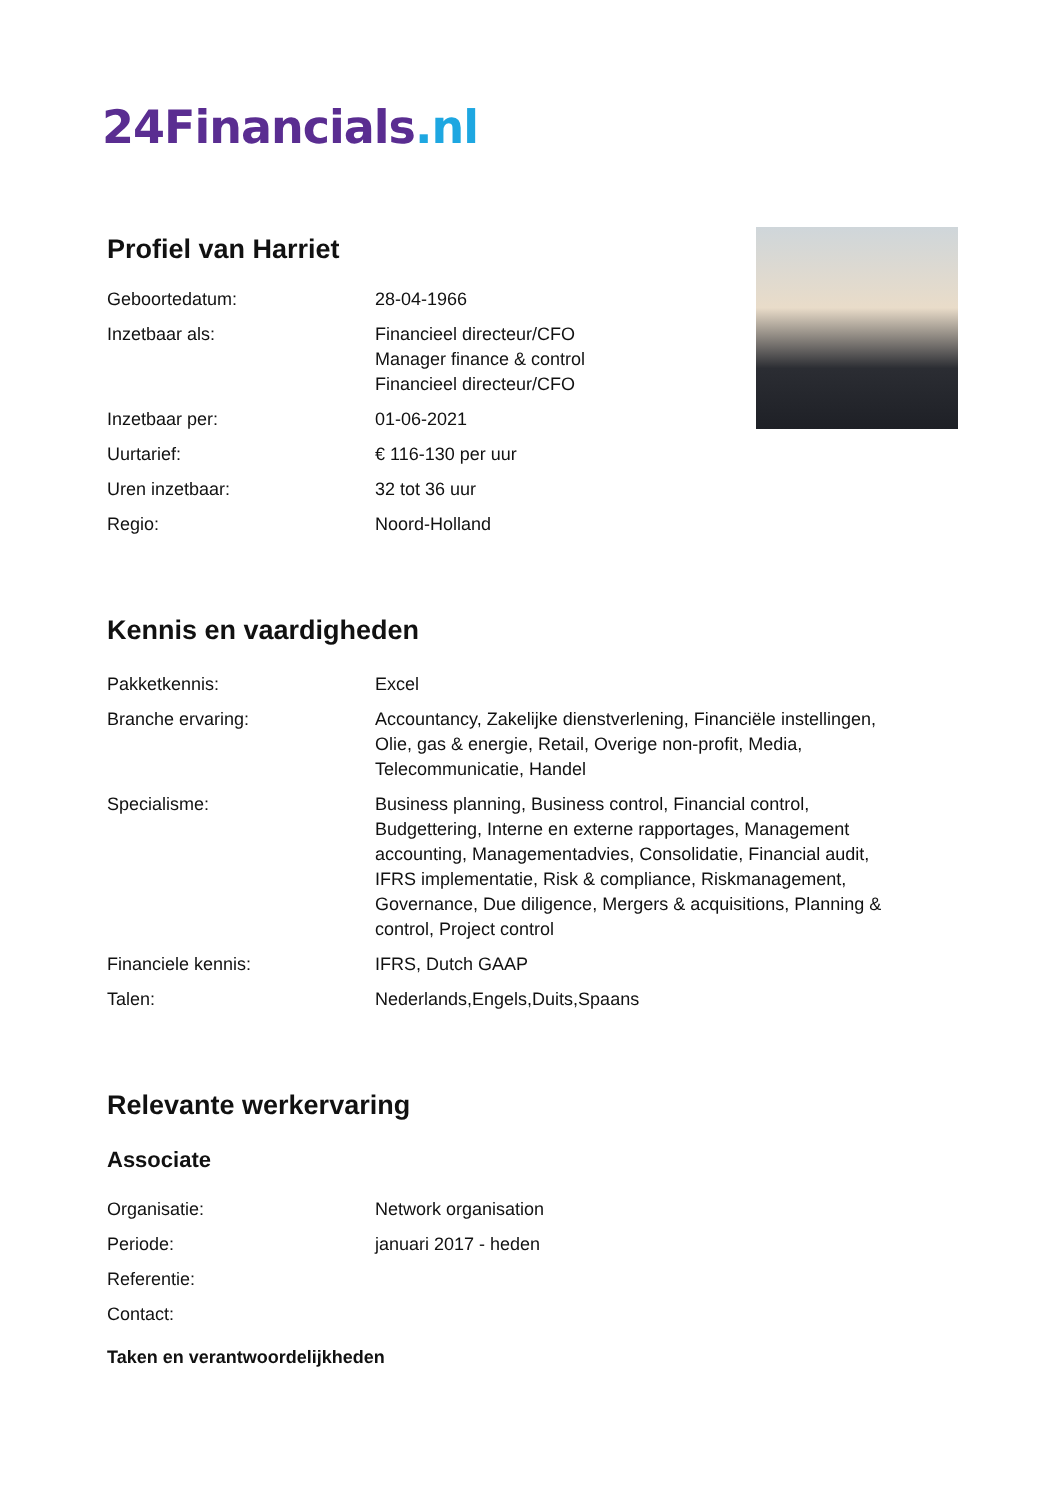24Financials.nl
Profiel van Harriet
| Geboortedatum: | 28-04-1966 |
| Inzetbaar als: | Financieel directeur/CFO Manager finance & control Financieel directeur/CFO |
| Inzetbaar per: | 01-06-2021 |
| Uurtarief: | € 116-130 per uur |
| Uren inzetbaar: | 32 tot 36 uur |
| Regio: | Noord-Holland |
Kennis en vaardigheden
| Pakketkennis: | Excel |
| Branche ervaring: | Accountancy, Zakelijke dienstverlening, Financiële instellingen, Olie, gas & energie, Retail, Overige non-profit, Media, Telecommunicatie, Handel |
| Specialisme: | Business planning, Business control, Financial control, Budgettering, Interne en externe rapportages, Management accounting, Managementadvies, Consolidatie, Financial audit, IFRS implementatie, Risk & compliance, Riskmanagement, Governance, Due diligence, Mergers & acquisitions, Planning & control, Project control |
| Financiele kennis: | IFRS, Dutch GAAP |
| Talen: | Nederlands,Engels,Duits,Spaans |
Relevante werkervaring
Associate
| Organisatie: | Network organisation |
| Periode: | januari 2017 - heden |
| Referentie: | |
| Contact: | |
Taken en verantwoordelijkheden